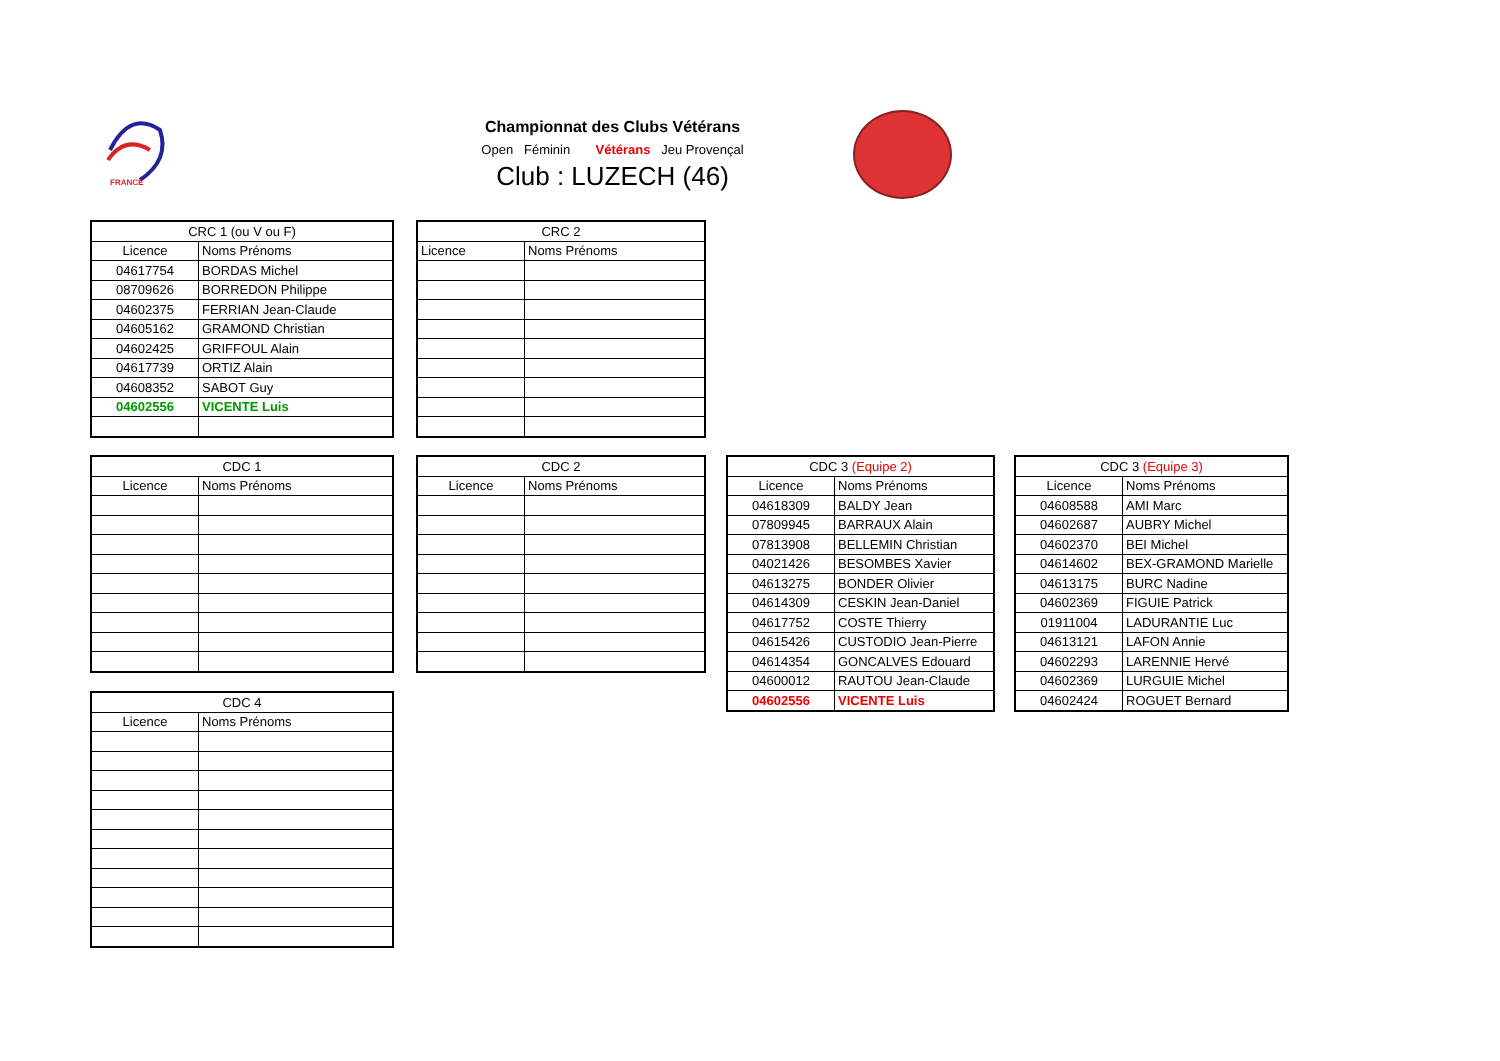FRANCE
Championnat des Clubs Vétérans
Open Féminin Vétérans Jeu Provençal
Club : LUZECH (46)
| CRC 1 (ou V ou F) | |
| --- | --- |
| Licence | Noms Prénoms |
| 04617754 | BORDAS Michel |
| 08709626 | BORREDON Philippe |
| 04602375 | FERRIAN Jean-Claude |
| 04605162 | GRAMOND Christian |
| 04602425 | GRIFFOUL Alain |
| 04617739 | ORTIZ Alain |
| 04608352 | SABOT Guy |
| 04602556 | VICENTE Luis |
| CRC 2 | |
| --- | --- |
| Licence | Noms Prénoms |
| CDC 1 | |
| --- | --- |
| Licence | Noms Prénoms |
| CDC 2 | |
| --- | --- |
| Licence | Noms Prénoms |
| CDC 3 (Equipe 2) | |
| --- | --- |
| Licence | Noms Prénoms |
| 04618309 | BALDY Jean |
| 07809945 | BARRAUX Alain |
| 07813908 | BELLEMIN Christian |
| 04021426 | BESOMBES Xavier |
| 04613275 | BONDER Olivier |
| 04614309 | CESKIN Jean-Daniel |
| 04617752 | COSTE Thierry |
| 04615426 | CUSTODIO Jean-Pierre |
| 04614354 | GONCALVES Edouard |
| 04600012 | RAUTOU Jean-Claude |
| 04602556 | VICENTE Luis |
| CDC 3 (Equipe 3) | |
| --- | --- |
| Licence | Noms Prénoms |
| 04608588 | AMI Marc |
| 04602687 | AUBRY Michel |
| 04602370 | BEI Michel |
| 04614602 | BEX-GRAMOND Marielle |
| 04613175 | BURC Nadine |
| 04602369 | FIGUIE Patrick |
| 01911004 | LADURANTIE Luc |
| 04613121 | LAFON Annie |
| 04602293 | LARENNIE Hervé |
| 04602369 | LURGUIE Michel |
| 04602424 | ROGUET Bernard |
| CDC 4 | |
| --- | --- |
| Licence | Noms Prénoms |